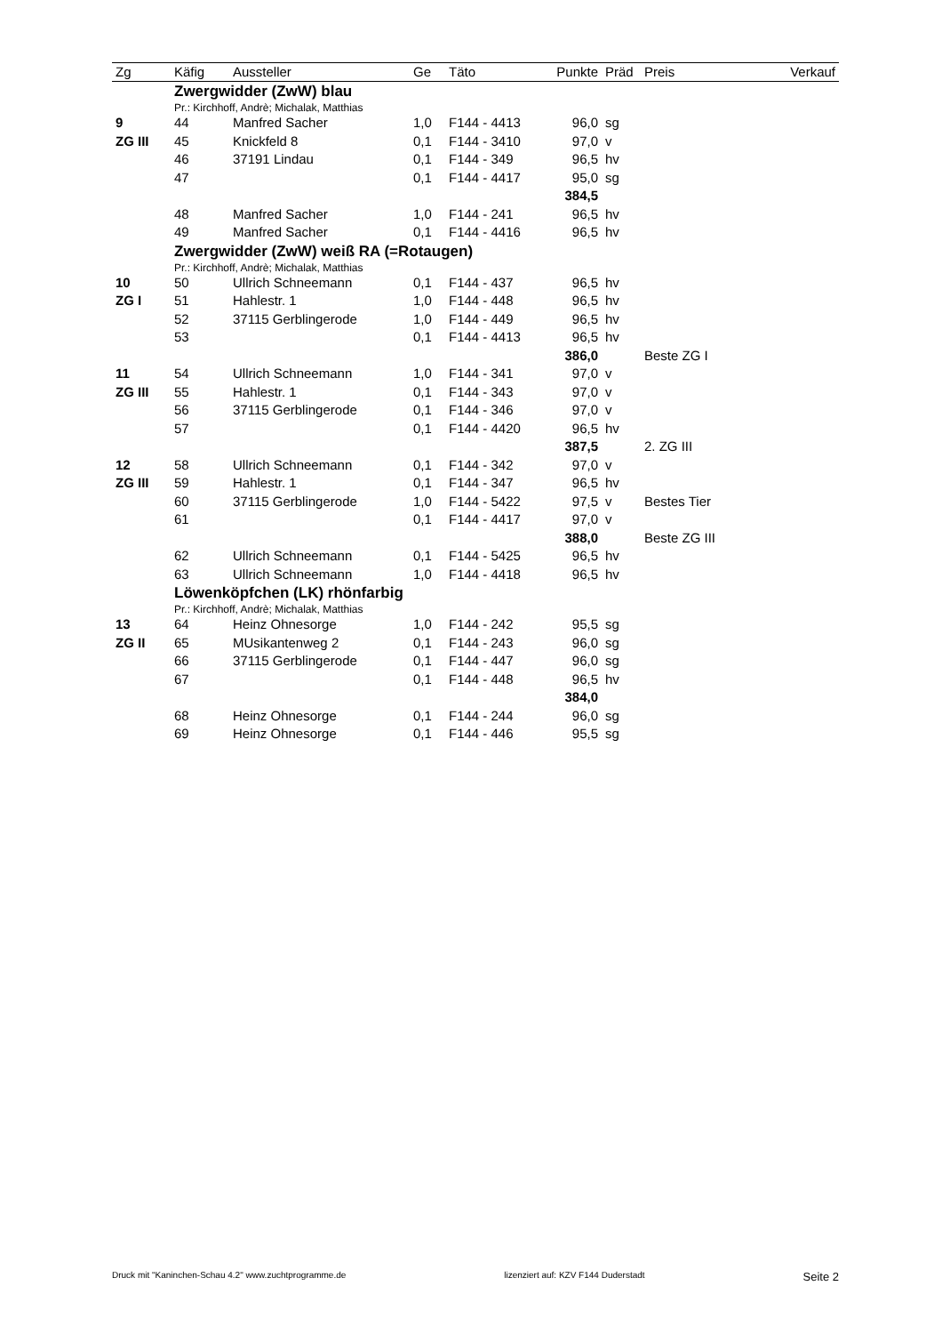| Zg | Käfig | Aussteller | Ge | Täto | Punkte | Präd | Preis | Verkauf |
| --- | --- | --- | --- | --- | --- | --- | --- | --- |
| | Zwergwidder (ZwW) blau | | | | | | | |
| | Pr.: Kirchhoff, Andrè; Michalak, Matthias | | | | | | | |
| 9 | 44 | Manfred Sacher | 1,0 | F144 - 4413 | 96,0 | sg | | |
| ZG III | 45 | Knickfeld 8 | 0,1 | F144 - 3410 | 97,0 | v | | |
| | 46 | 37191 Lindau | 0,1 | F144 - 349 | 96,5 | hv | | |
| | 47 | | 0,1 | F144 - 4417 | 95,0 | sg | | |
| | | | | | 384,5 | | | |
| | 48 | Manfred Sacher | 1,0 | F144 - 241 | 96,5 | hv | | |
| | 49 | Manfred Sacher | 0,1 | F144 - 4416 | 96,5 | hv | | |
| | Zwergwidder (ZwW) weiß RA (=Rotaugen) | | | | | | | |
| | Pr.: Kirchhoff, Andrè; Michalak, Matthias | | | | | | | |
| 10 | 50 | Ullrich Schneemann | 0,1 | F144 - 437 | 96,5 | hv | | |
| ZG I | 51 | Hahlestr. 1 | 1,0 | F144 - 448 | 96,5 | hv | | |
| | 52 | 37115 Gerblingerode | 1,0 | F144 - 449 | 96,5 | hv | | |
| | 53 | | 0,1 | F144 - 4413 | 96,5 | hv | | |
| | | | | | 386,0 | | Beste ZG I | |
| 11 | 54 | Ullrich Schneemann | 1,0 | F144 - 341 | 97,0 | v | | |
| ZG III | 55 | Hahlestr. 1 | 0,1 | F144 - 343 | 97,0 | v | | |
| | 56 | 37115 Gerblingerode | 0,1 | F144 - 346 | 97,0 | v | | |
| | 57 | | 0,1 | F144 - 4420 | 96,5 | hv | | |
| | | | | | 387,5 | | 2. ZG III | |
| 12 | 58 | Ullrich Schneemann | 0,1 | F144 - 342 | 97,0 | v | | |
| ZG III | 59 | Hahlestr. 1 | 0,1 | F144 - 347 | 96,5 | hv | | |
| | 60 | 37115 Gerblingerode | 1,0 | F144 - 5422 | 97,5 | v | Bestes Tier | |
| | 61 | | 0,1 | F144 - 4417 | 97,0 | v | | |
| | | | | | 388,0 | | Beste ZG III | |
| | 62 | Ullrich Schneemann | 0,1 | F144 - 5425 | 96,5 | hv | | |
| | 63 | Ullrich Schneemann | 1,0 | F144 - 4418 | 96,5 | hv | | |
| | Löwenköpfchen (LK) rhönfarbig | | | | | | | |
| | Pr.: Kirchhoff, Andrè; Michalak, Matthias | | | | | | | |
| 13 | 64 | Heinz Ohnesorge | 1,0 | F144 - 242 | 95,5 | sg | | |
| ZG II | 65 | MUsikantenweg 2 | 0,1 | F144 - 243 | 96,0 | sg | | |
| | 66 | 37115 Gerblingerode | 0,1 | F144 - 447 | 96,0 | sg | | |
| | 67 | | 0,1 | F144 - 448 | 96,5 | hv | | |
| | | | | | 384,0 | | | |
| | 68 | Heinz Ohnesorge | 0,1 | F144 - 244 | 96,0 | sg | | |
| | 69 | Heinz Ohnesorge | 0,1 | F144 - 446 | 95,5 | sg | | |
Druck mit "Kaninchen-Schau 4.2" www.zuchtprogramme.de lizenziert auf: KZV F144 Duderstadt Seite 2